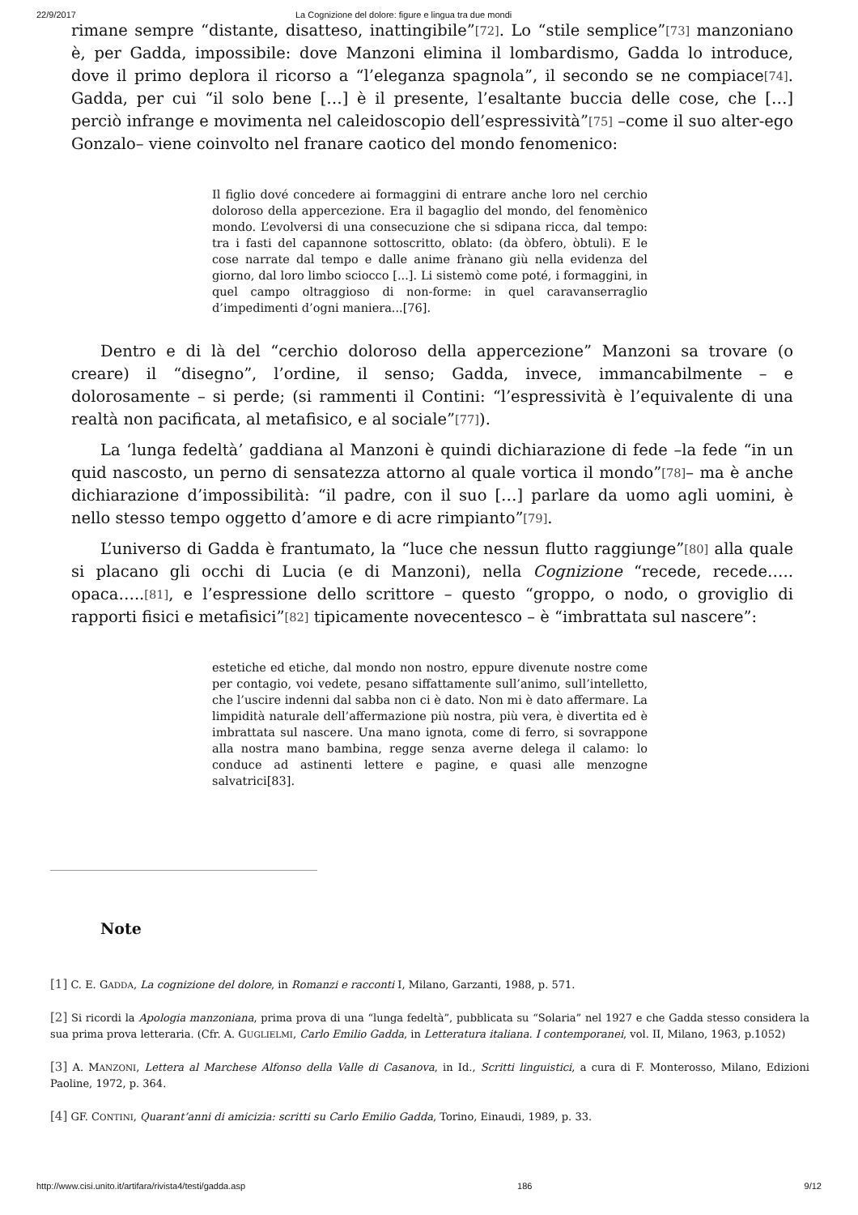22/9/2017 La Cognizione del dolore: figure e lingua tra due mondi
rimane sempre “distante, disatteso, inattingibile”<sup>[72]</sup>. Lo “stile semplice”<sup>[73]</sup> manzoniano è, per Gadda, impossibile: dove Manzoni elimina il lombardismo, Gadda lo introduce, dove il primo deplora il ricorso a “l’eleganza spagnola”, il secondo se ne compiace<sup>[74]</sup>. Gadda, per cui “il solo bene […] è il presente, l’esaltante buccia delle cose, che […] perciò infrange e movimenta nel caleidoscopio dell’espressività”<sup>[75]</sup> –come il suo alter-ego Gonzalo– viene coinvolto nel franare caotico del mondo fenomenico:
Il figlio dové concedere ai formaggini di entrare anche loro nel cerchio doloroso della appercezione. Era il bagaglio del mondo, del fenomènico mondo. L’evolversi di una consecuzione che si sdipana ricca, dal tempo: tra i fasti del capannone sottoscritto, oblato: (da òbfero, òbtuli). E le cose narrate dal tempo e dalle anime frànano giù nella evidenza del giorno, dal loro limbo sciocco [...]. Li sistemò come poté, i formaggini, in quel campo oltraggioso di non-forme: in quel caravanserraglio d’impedimenti d’ogni maniera...[76].
Dentro e di là del “cerchio doloroso della appercezione” Manzoni sa trovare (o creare) il “disegno”, l’ordine, il senso; Gadda, invece, immancabilmente – e dolorosamente – si perde; (si rammenti il Contini: “l’espressività è l’equivalente di una realtà non pacificata, al metafisico, e al sociale”<sup>[77]</sup>).
La ‘lunga fedeltà’ gaddiana al Manzoni è quindi dichiarazione di fede –la fede “in un quid nascosto, un perno di sensatezza attorno al quale vortica il mondo”<sup>[78]</sup>– ma è anche dichiarazione d’impossibilità: “il padre, con il suo […] parlare da uomo agli uomini, è nello stesso tempo oggetto d’amore e di acre rimpianto”<sup>[79]</sup>.
L’universo di Gadda è frantumato, la “luce che nessun flutto raggiunge”<sup>[80]</sup> alla quale si placano gli occhi di Lucia (e di Manzoni), nella Cognizione “recede, recede….. opaca…..<sup>[81]</sup>, e l’espressione dello scrittore – questo “groppo, o nodo, o groviglio di rapporti fisici e metafisici”<sup>[82]</sup> tipicamente novecentesco – è “imbrattata sul nascere”:
estetiche ed etiche, dal mondo non nostro, eppure divenute nostre come per contagio, voi vedete, pesano siffattamente sull’animo, sull’intelletto, che l’uscire indenni dal sabba non ci è dato. Non mi è dato affermare. La limpidità naturale dell’affermazione più nostra, più vera, è divertita ed è imbrattata sul nascere. Una mano ignota, come di ferro, si sovrappone alla nostra mano bambina, regge senza averne delega il calamo: lo conduce ad astinenti lettere e pagine, e quasi alle menzogne salvatrici[83].
Note
[1] C. E. GADDA, La cognizione del dolore, in Romanzi e racconti I, Milano, Garzanti, 1988, p. 571.
[2] Si ricordi la Apologia manzoniana, prima prova di una “lunga fedeltà”, pubblicata su “Solaria” nel 1927 e che Gadda stesso considera la sua prima prova letteraria. (Cfr. A. GUGLIELMI, Carlo Emilio Gadda, in Letteratura italiana. I contemporanei, vol. II, Milano, 1963, p.1052)
[3] A. MANZONI, Lettera al Marchese Alfonso della Valle di Casanova, in Id., Scritti linguistici, a cura di F. Monterosso, Milano, Edizioni Paoline, 1972, p. 364.
[4] GF. CONTINI, Quarant’anni di amicizia: scritti su Carlo Emilio Gadda, Torino, Einaudi, 1989, p. 33.
http://www.cisi.unito.it/artifara/rivista4/testi/gadda.asp 186 9/12